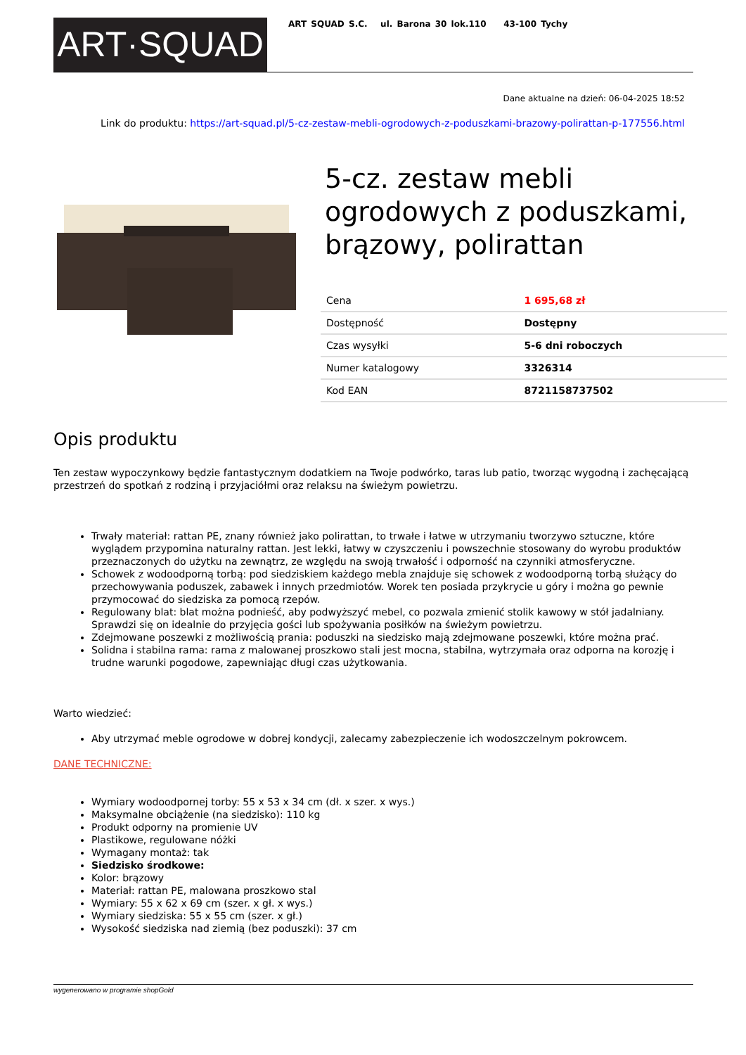ART·SQUAD
ART SQUAD S.C. ul. Barona 30 lok.110 43-100 Tychy
Dane aktualne na dzień: 06-04-2025 18:52
Link do produktu: https://art-squad.pl/5-cz-zestaw-mebli-ogrodowych-z-poduszkami-brazowy-polirattan-p-177556.html
5-cz. zestaw mebli ogrodowych z poduszkami, brązowy, polirattan
| Cena | 1 695,68 zł |
| Dostępność | Dostępny |
| Czas wysyłki | 5-6 dni roboczych |
| Numer katalogowy | 3326314 |
| Kod EAN | 8721158737502 |
Opis produktu
Ten zestaw wypoczynkowy będzie fantastycznym dodatkiem na Twoje podwórko, taras lub patio, tworząc wygodną i zachęcającą przestrzeń do spotkań z rodziną i przyjaciółmi oraz relaksu na świeżym powietrzu.
Trwały materiał: rattan PE, znany również jako polirattan, to trwałe i łatwe w utrzymaniu tworzywo sztuczne, które wyglądem przypomina naturalny rattan. Jest lekki, łatwy w czyszczeniu i powszechnie stosowany do wyrobu produktów przeznaczonych do użytku na zewnątrz, ze względu na swoją trwałość i odporność na czynniki atmosferyczne.
Schowek z wodoodporną torbą: pod siedziskiem każdego mebla znajduje się schowek z wodoodporną torbą służący do przechowywania poduszek, zabawek i innych przedmiotów. Worek ten posiada przykrycie u góry i można go pewnie przymocować do siedziska za pomocą rzepów.
Regulowany blat: blat można podnieść, aby podwyższyć mebel, co pozwala zmienić stolik kawowy w stół jadalniany. Sprawdzi się on idealnie do przyjęcia gości lub spożywania posiłków na świeżym powietrzu.
Zdejmowane poszewki z możliwością prania: poduszki na siedzisko mają zdejmowane poszewki, które można prać.
Solidna i stabilna rama: rama z malowanej proszkowo stali jest mocna, stabilna, wytrzymała oraz odporna na korozję i trudne warunki pogodowe, zapewniając długi czas użytkowania.
Warto wiedzieć:
Aby utrzymać meble ogrodowe w dobrej kondycji, zalecamy zabezpieczenie ich wodoszczelnym pokrowcem.
DANE TECHNICZNE:
Wymiary wodoodpornej torby: 55 x 53 x 34 cm (dł. x szer. x wys.)
Maksymalne obciążenie (na siedzisko): 110 kg
Produkt odporny na promienie UV
Plastikowe, regulowane nóżki
Wymagany montaż: tak
Siedzisko środkowe:
Kolor: brązowy
Materiał: rattan PE, malowana proszkowo stal
Wymiary: 55 x 62 x 69 cm (szer. x gł. x wys.)
Wymiary siedziska: 55 x 55 cm (szer. x gł.)
Wysokość siedziska nad ziemią (bez poduszki): 37 cm
wygenerowano w programie shopGold